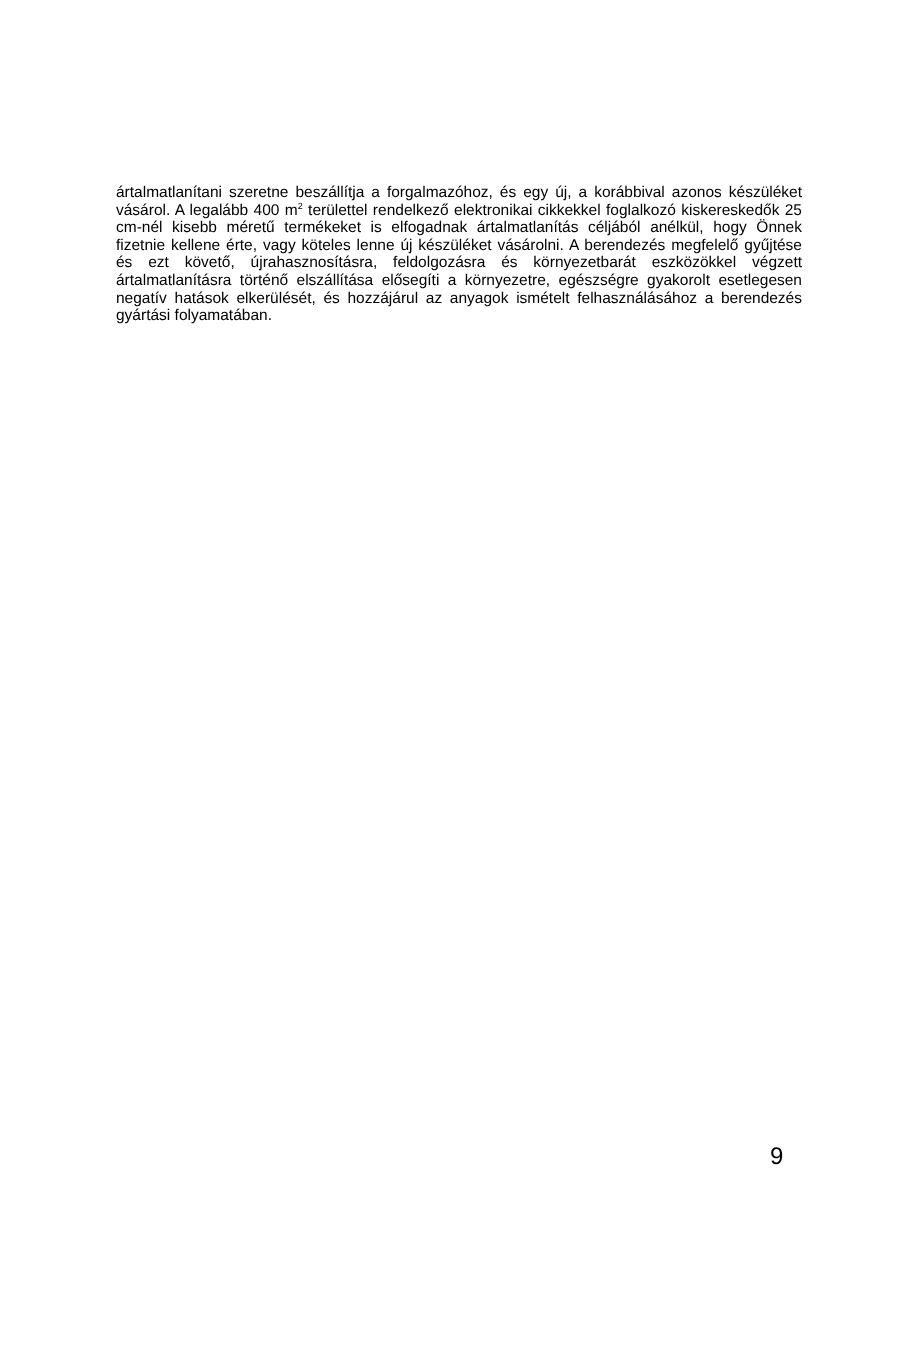ártalmatlanítani szeretne beszállítja a forgalmazóhoz, és egy új, a korábbival azonos készüléket vásárol. A legalább 400 m<sup>2</sup> területtel rendelkező elektronikai cikkekkel foglalkozó kiskereskedők 25 cm-nél kisebb méretű termékeket is elfogadnak ártalmatlanítás céljából anélkül, hogy Önnek fizetnie kellene érte, vagy köteles lenne új készüléket vásárolni. A berendezés megfelelő gyűjtése és ezt követő, újrahasznosításra, feldolgozásra és környezetbarát eszközökkel végzett ártalmatlanításra történő elszállítása elősegíti a környezetre, egészségre gyakorolt esetlegesen negatív hatások elkerülését, és hozzájárul az anyagok ismételt felhasználásához a berendezés gyártási folyamatában.
9